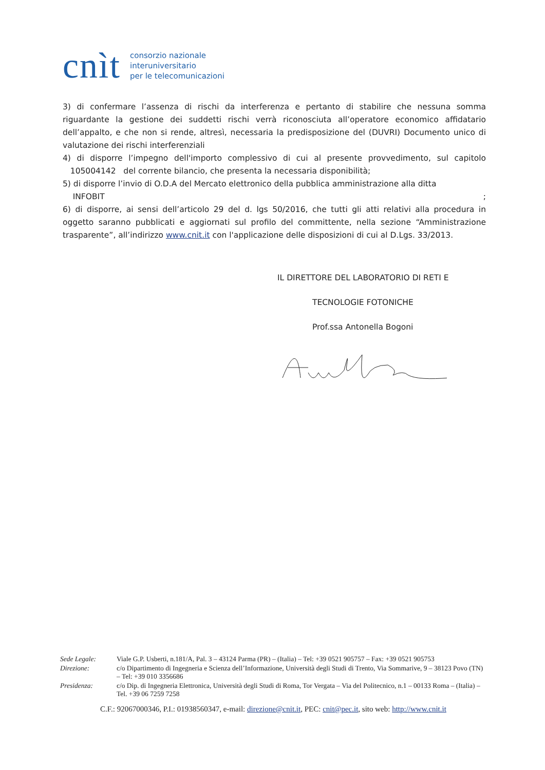cnìt consorzio nazionale
interuniversitario
per le telecomunicazioni
3) di confermare l’assenza di rischi da interferenza e pertanto di stabilire che nessuna somma riguardante la gestione dei suddetti rischi verrà riconosciuta all’operatore economico affidatario dell’appalto, e che non si rende, altresì, necessaria la predisposizione del (DUVRI) Documento unico di valutazione dei rischi interferenziali
4) di disporre l’impegno dell'importo complessivo di cui al presente provvedimento, sul capitolo 105004142 del corrente bilancio, che presenta la necessaria disponibilità;
5) di disporre l’invio di O.D.A del Mercato elettronico della pubblica amministrazione alla ditta
INFOBIT ;
6) di disporre, ai sensi dell’articolo 29 del d. lgs 50/2016, che tutti gli atti relativi alla procedura in oggetto saranno pubblicati e aggiornati sul profilo del committente, nella sezione “Amministrazione trasparente”, all’indirizzo www.cnit.it con l'applicazione delle disposizioni di cui al D.Lgs. 33/2013.
IL DIRETTORE DEL LABORATORIO DI RETI E
TECNOLOGIE FOTONICHE
Prof.ssa Antonella Bogoni
| Sede Legale: | Viale G.P. Usberti, n.181/A, Pal. 3 – 43124 Parma (PR) – (Italia) – Tel: +39 0521 905757 – Fax: +39 0521 905753 |
| Direzione: | c/o Dipartimento di Ingegneria e Scienza dell’Informazione, Università degli Studi di Trento, Via Sommarive, 9 – 38123 Povo (TN) – Tel: +39 010 3356686 |
| Presidenza: | c/o Dip. di Ingegneria Elettronica, Università degli Studi di Roma, Tor Vergata – Via del Politecnico, n.1 – 00133 Roma – (Italia) – Tel. +39 06 7259 7258 |
C.F.: 92067000346, P.I.: 01938560347, e-mail: direzione@cnit.it, PEC: cnit@pec.it, sito web: http://www.cnit.it